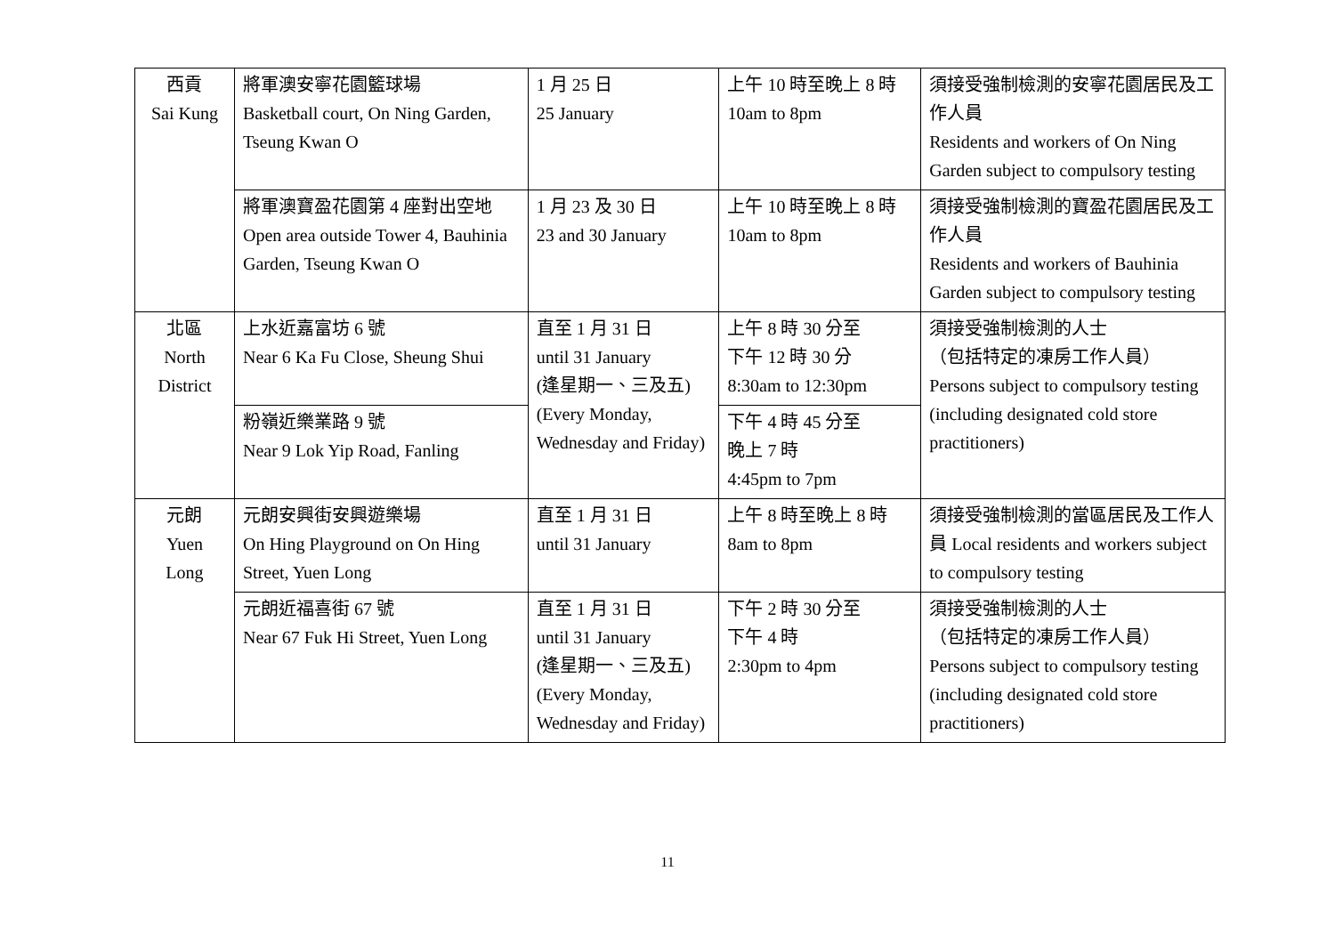| 西貢 Sai Kung | 將軍澳安寧花園籃球場 Basketball court, On Ning Garden, Tseung Kwan O | 1 月 25 日 25 January | 上午 10 時至晚上 8 時 10am to 8pm | 須接受強制檢測的安寧花園居民及工作人員 Residents and workers of On Ning Garden subject to compulsory testing |
| | 將軍澳寶盈花園第 4 座對出空地 Open area outside Tower 4, Bauhinia Garden, Tseung Kwan O | 1 月 23 及 30 日 23 and 30 January | 上午 10 時至晚上 8 時 10am to 8pm | 須接受強制檢測的寶盈花園居民及工作人員 Residents and workers of Bauhinia Garden subject to compulsory testing |
| 北區 North District | 上水近嘉富坊 6 號 Near 6 Ka Fu Close, Sheung Shui | 直至 1 月 31 日 until 31 January (逢星期一、三及五) (Every Monday, Wednesday and Friday) | 上午 8 時 30 分至 下午 12 時 30 分 8:30am to 12:30pm | 須接受強制檢測的人士 （包括特定的凍房工作人員） Persons subject to compulsory testing (including designated cold store practitioners) |
| | 粉嶺近樂業路 9 號 Near 9 Lok Yip Road, Fanling | | 下午 4 時 45 分至 晚上 7 時 4:45pm to 7pm | |
| 元朗 Yuen Long | 元朗安興街安興遊樂場 On Hing Playground on On Hing Street, Yuen Long | 直至 1 月 31 日 until 31 January | 上午 8 時至晚上 8 時 8am to 8pm | 須接受強制檢測的當區居民及工作人員 Local residents and workers subject to compulsory testing |
| | 元朗近福喜街 67 號 Near 67 Fuk Hi Street, Yuen Long | 直至 1 月 31 日 until 31 January (逢星期一、三及五) (Every Monday, Wednesday and Friday) | 下午 2 時 30 分至 下午 4 時 2:30pm to 4pm | 須接受強制檢測的人士 （包括特定的凍房工作人員） Persons subject to compulsory testing (including designated cold store practitioners) |
11